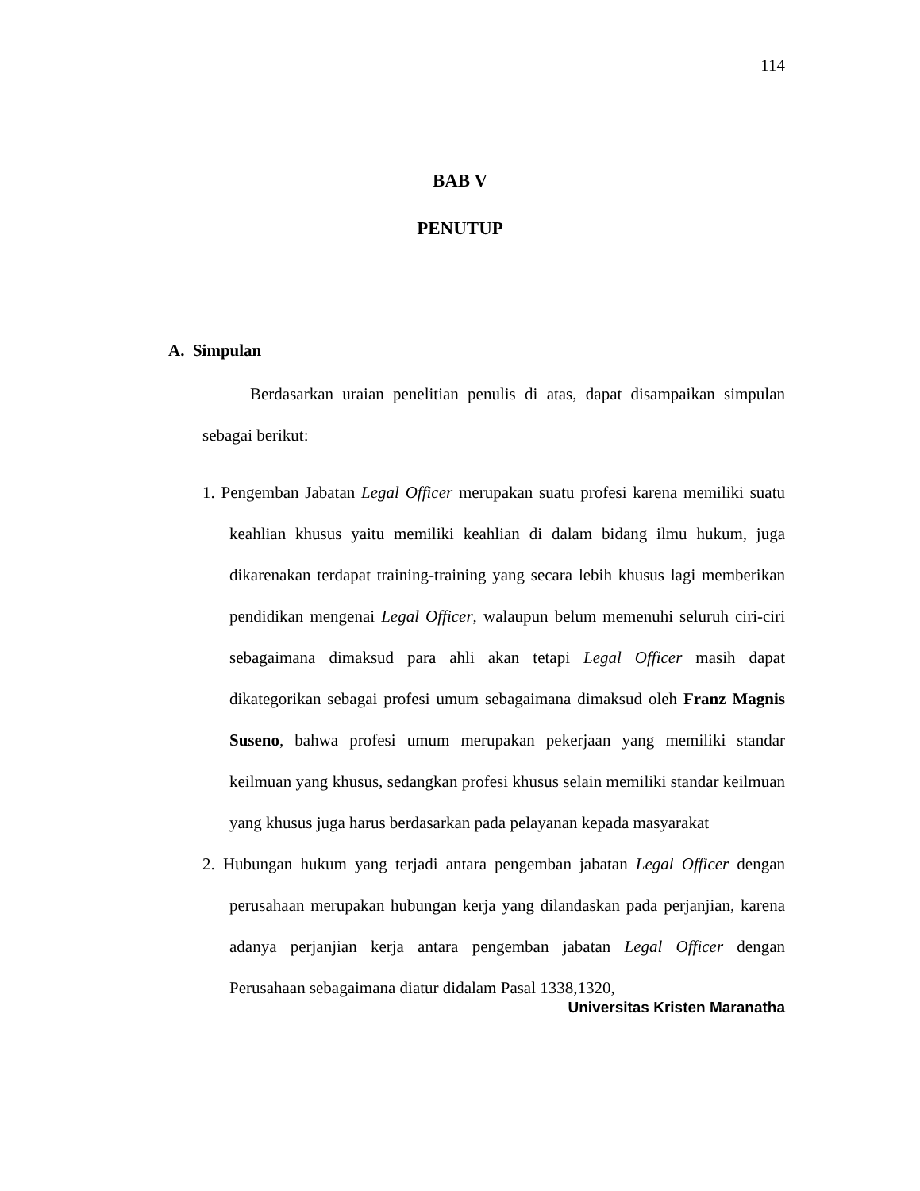114
BAB V
PENUTUP
A. Simpulan
Berdasarkan uraian penelitian penulis di atas, dapat disampaikan simpulan sebagai berikut:
1. Pengemban Jabatan Legal Officer merupakan suatu profesi karena memiliki suatu keahlian khusus yaitu memiliki keahlian di dalam bidang ilmu hukum, juga dikarenakan terdapat training-training yang secara lebih khusus lagi memberikan pendidikan mengenai Legal Officer, walaupun belum memenuhi seluruh ciri-ciri sebagaimana dimaksud para ahli akan tetapi Legal Officer masih dapat dikategorikan sebagai profesi umum sebagaimana dimaksud oleh Franz Magnis Suseno, bahwa profesi umum merupakan pekerjaan yang memiliki standar keilmuan yang khusus, sedangkan profesi khusus selain memiliki standar keilmuan yang khusus juga harus berdasarkan pada pelayanan kepada masyarakat
2. Hubungan hukum yang terjadi antara pengemban jabatan Legal Officer dengan perusahaan merupakan hubungan kerja yang dilandaskan pada perjanjian, karena adanya perjanjian kerja antara pengemban jabatan Legal Officer dengan Perusahaan sebagaimana diatur didalam Pasal 1338,1320,
Universitas Kristen Maranatha